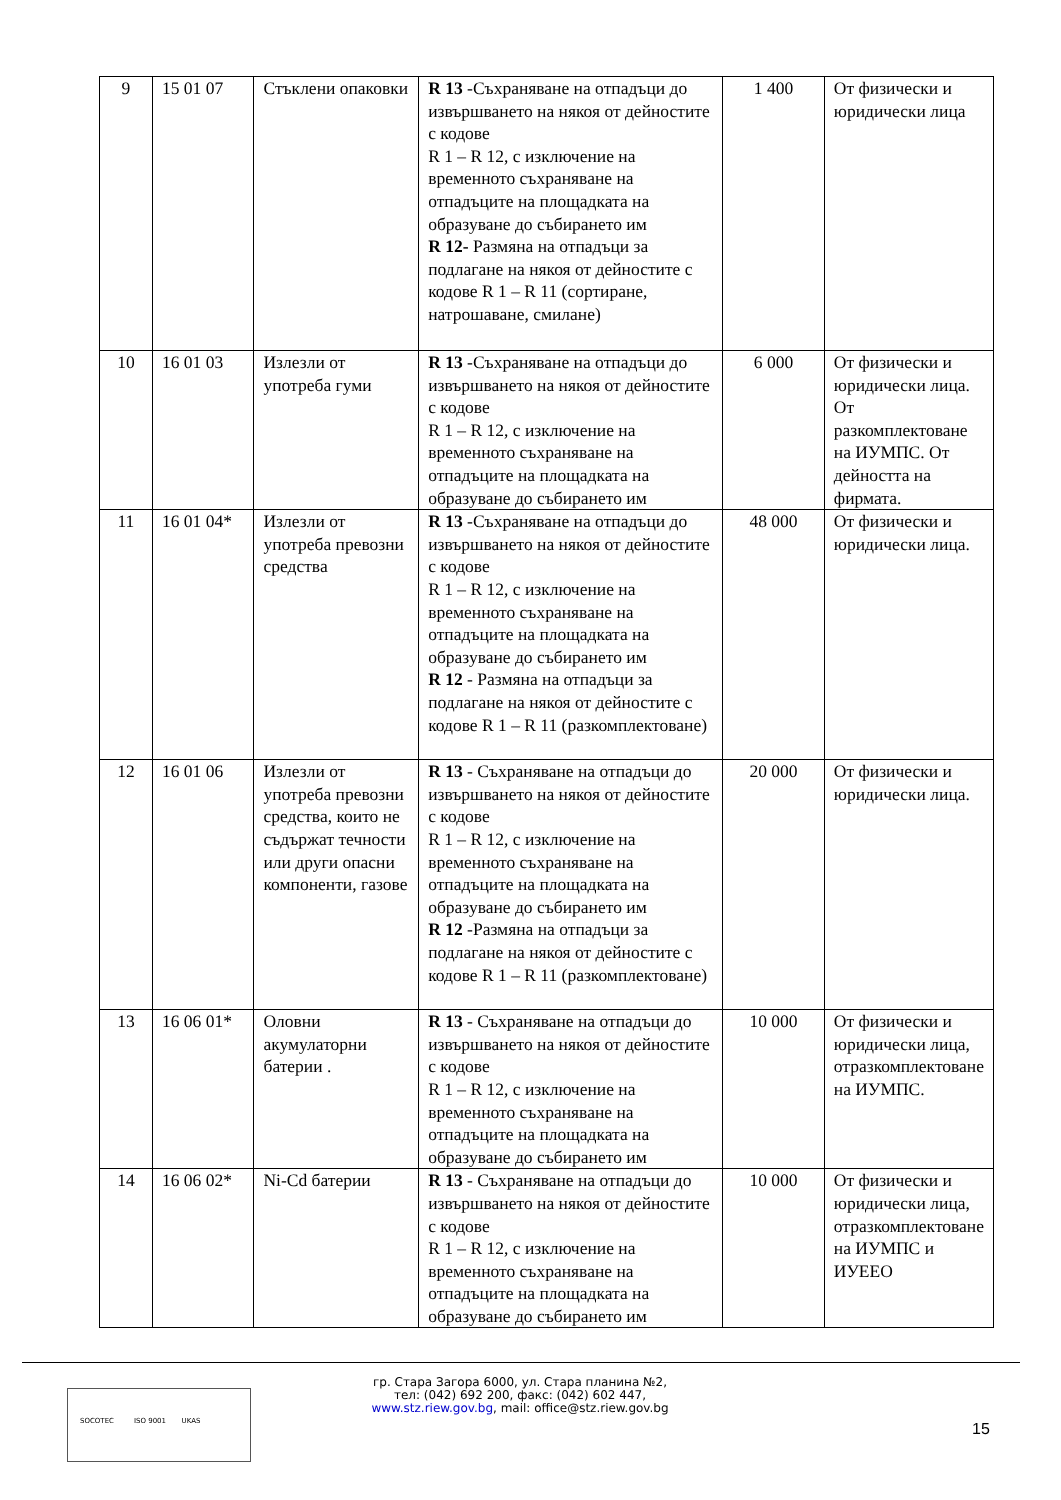| 9 | 15 01 07 | Стъклени опаковки | R 13 -Съхраняване на отпадъци до извършването на някоя от дейностите с кодове R 1 – R 12, с изключение на временното съхраняване на отпадъците на площадката на образуване до събирането им R 12- Размяна на отпадъци за подлагане на някоя от дейностите с кодове R 1 – R 11 (сортиране, натрошаване, смилане) | 1 400 | От физически и юридически лица |
| 10 | 16 01 03 | Излезли от употреба гуми | R 13 -Съхраняване на отпадъци до извършването на някоя от дейностите с кодове R 1 – R 12, с изключение на временното съхраняване на отпадъците на площадката на образуване до събирането им | 6 000 | От физически и юридически лица. От разкомплектоване на ИУМПС. От дейността на фирмата. |
| 11 | 16 01 04* | Излезли от употреба превозни средства | R 13 -Съхраняване на отпадъци до извършването на някоя от дейностите с кодове R 1 – R 12, с изключение на временното съхраняване на отпадъците на площадката на образуване до събирането им R 12 - Размяна на отпадъци за подлагане на някоя от дейностите с кодове R 1 – R 11 (разкомплектоване) | 48 000 | От физически и юридически лица. |
| 12 | 16 01 06 | Излезли от употреба превозни средства, които не съдържат течности или други опасни компоненти, газове | R 13 - Съхраняване на отпадъци до извършването на някоя от дейностите с кодове R 1 – R 12, с изключение на временното съхраняване на отпадъците на площадката на образуване до събирането им R 12 -Размяна на отпадъци за подлагане на някоя от дейностите с кодове R 1 – R 11 (разкомплектоване) | 20 000 | От физически и юридически лица. |
| 13 | 16 06 01* | Оловни акумулаторни батерии . | R 13 - Съхраняване на отпадъци до извършването на някоя от дейностите с кодове R 1 – R 12, с изключение на временното съхраняване на отпадъците на площадката на образуване до събирането им | 10 000 | От физически и юридически лица, отразкомплектоване на ИУМПС. |
| 14 | 16 06 02* | Ni-Cd батерии | R 13 - Съхраняване на отпадъци до извършването на някоя от дейностите с кодове R 1 – R 12, с изключение на временното съхраняване на отпадъците на площадката на образуване до събирането им | 10 000 | От физически и юридически лица, отразкомплектоване на ИУМПС и ИУЕЕО |
гр. Стара Загора 6000, ул. Стара планина №2,
тел: (042) 692 200, факс: (042) 602 447,
www.stz.riew.gov.bg, mail: office@stz.riew.gov.bg
SOCOTEC ISO 9001 UKAS
15